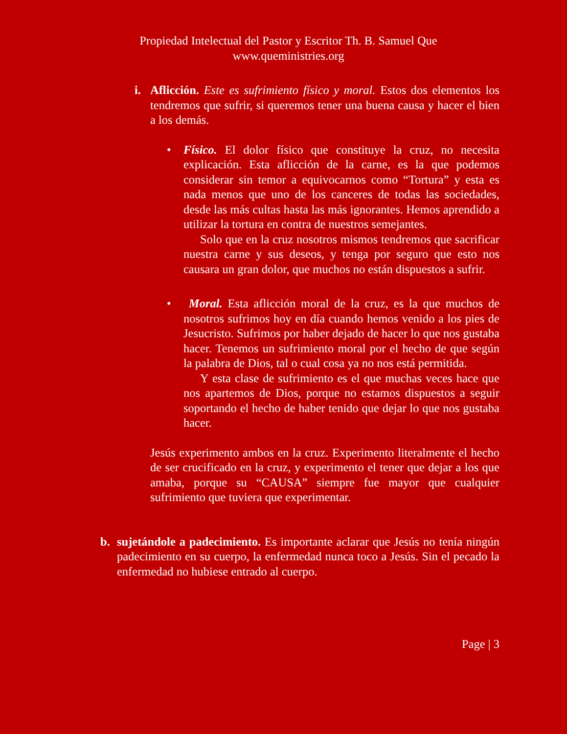Propiedad Intelectual del Pastor y Escritor Th. B. Samuel Que
www.queministries.org
i.
Aflicción. Este es sufrimiento físico y moral. Estos dos elementos los tendremos que sufrir, si queremos tener una buena causa y hacer el bien a los demás.
•
Físico. El dolor físico que constituye la cruz, no necesita explicación. Esta aflicción de la carne, es la que podemos considerar sin temor a equivocarnos como “Tortura” y esta es nada menos que uno de los canceres de todas las sociedades, desde las más cultas hasta las más ignorantes. Hemos aprendido a utilizar la tortura en contra de nuestros semejantes.
Solo que en la cruz nosotros mismos tendremos que sacrificar nuestra carne y sus deseos, y tenga por seguro que esto nos causara un gran dolor, que muchos no están dispuestos a sufrir.
•
Moral. Esta aflicción moral de la cruz, es la que muchos de nosotros sufrimos hoy en día cuando hemos venido a los pies de Jesucristo. Sufrimos por haber dejado de hacer lo que nos gustaba hacer. Tenemos un sufrimiento moral por el hecho de que según la palabra de Dios, tal o cual cosa ya no nos está permitida.
Y esta clase de sufrimiento es el que muchas veces hace que nos apartemos de Dios, porque no estamos dispuestos a seguir soportando el hecho de haber tenido que dejar lo que nos gustaba hacer.
Jesús experimento ambos en la cruz. Experimento literalmente el hecho de ser crucificado en la cruz, y experimento el tener que dejar a los que amaba, porque su “CAUSA” siempre fue mayor que cualquier sufrimiento que tuviera que experimentar.
b.
sujetándole a padecimiento. Es importante aclarar que Jesús no tenía ningún padecimiento en su cuerpo, la enfermedad nunca toco a Jesús. Sin el pecado la enfermedad no hubiese entrado al cuerpo.
Page | 3